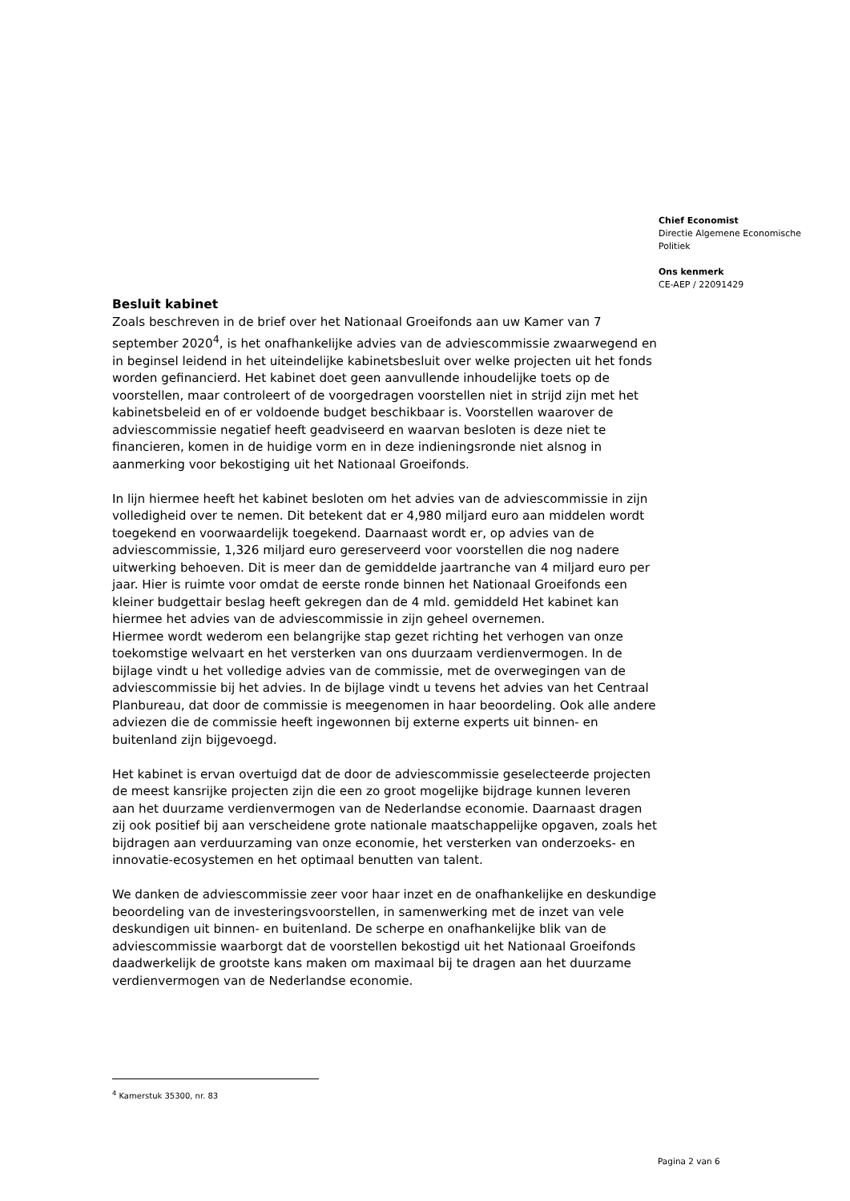Chief Economist
Directie Algemene Economische Politiek
Ons kenmerk
CE-AEP / 22091429
Besluit kabinet
Zoals beschreven in de brief over het Nationaal Groeifonds aan uw Kamer van 7 september 2020<sup>4</sup>, is het onafhankelijke advies van de adviescommissie zwaarwegend en in beginsel leidend in het uiteindelijke kabinetsbesluit over welke projecten uit het fonds worden gefinancierd. Het kabinet doet geen aanvullende inhoudelijke toets op de voorstellen, maar controleert of de voorgedragen voorstellen niet in strijd zijn met het kabinetsbeleid en of er voldoende budget beschikbaar is. Voorstellen waarover de adviescommissie negatief heeft geadviseerd en waarvan besloten is deze niet te financieren, komen in de huidige vorm en in deze indieningsronde niet alsnog in aanmerking voor bekostiging uit het Nationaal Groeifonds.
In lijn hiermee heeft het kabinet besloten om het advies van de adviescommissie in zijn volledigheid over te nemen. Dit betekent dat er 4,980 miljard euro aan middelen wordt toegekend en voorwaardelijk toegekend. Daarnaast wordt er, op advies van de adviescommissie, 1,326 miljard euro gereserveerd voor voorstellen die nog nadere uitwerking behoeven. Dit is meer dan de gemiddelde jaartranche van 4 miljard euro per jaar. Hier is ruimte voor omdat de eerste ronde binnen het Nationaal Groeifonds een kleiner budgettair beslag heeft gekregen dan de 4 mld. gemiddeld Het kabinet kan hiermee het advies van de adviescommissie in zijn geheel overnemen.
Hiermee wordt wederom een belangrijke stap gezet richting het verhogen van onze toekomstige welvaart en het versterken van ons duurzaam verdienvermogen. In de bijlage vindt u het volledige advies van de commissie, met de overwegingen van de adviescommissie bij het advies. In de bijlage vindt u tevens het advies van het Centraal Planbureau, dat door de commissie is meegenomen in haar beoordeling. Ook alle andere adviezen die de commissie heeft ingewonnen bij externe experts uit binnen- en buitenland zijn bijgevoegd.
Het kabinet is ervan overtuigd dat de door de adviescommissie geselecteerde projecten de meest kansrijke projecten zijn die een zo groot mogelijke bijdrage kunnen leveren aan het duurzame verdienvermogen van de Nederlandse economie. Daarnaast dragen zij ook positief bij aan verscheidene grote nationale maatschappelijke opgaven, zoals het bijdragen aan verduurzaming van onze economie, het versterken van onderzoeks- en innovatie-ecosystemen en het optimaal benutten van talent.
We danken de adviescommissie zeer voor haar inzet en de onafhankelijke en deskundige beoordeling van de investeringsvoorstellen, in samenwerking met de inzet van vele deskundigen uit binnen- en buitenland. De scherpe en onafhankelijke blik van de adviescommissie waarborgt dat de voorstellen bekostigd uit het Nationaal Groeifonds daadwerkelijk de grootste kans maken om maximaal bij te dragen aan het duurzame verdienvermogen van de Nederlandse economie.
<sup>4</sup> Kamerstuk 35300, nr. 83
Pagina 2 van 6